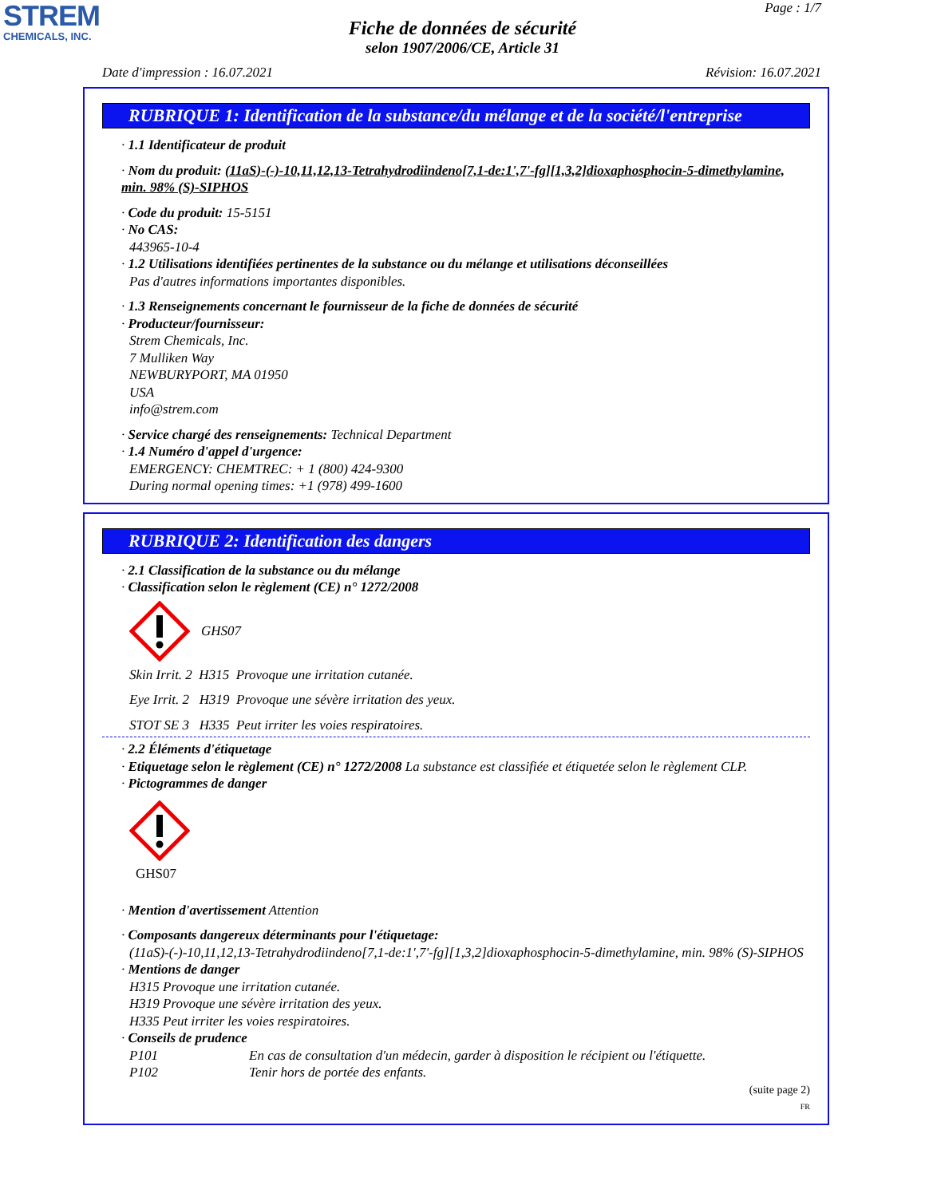STREM
CHEMICALS, INC.
Page : 1/7
Fiche de données de sécurité
selon 1907/2006/CE, Article 31
Date d'impression : 16.07.2021 Révision: 16.07.2021
RUBRIQUE 1: Identification de la substance/du mélange et de la société/l'entreprise
· 1.1 Identificateur de produit
· Nom du produit: (11aS)-(-)-10,11,12,13-Tetrahydrodiindeno[7,1-de:1',7'-fg][1,3,2]dioxaphosphocin-5-dimethylamine, min. 98% (S)-SIPHOS
· Code du produit: 15-5151
· No CAS:
443965-10-4
· 1.2 Utilisations identifiées pertinentes de la substance ou du mélange et utilisations déconseillées
Pas d'autres informations importantes disponibles.
· 1.3 Renseignements concernant le fournisseur de la fiche de données de sécurité
· Producteur/fournisseur:
Strem Chemicals, Inc.
7 Mulliken Way
NEWBURYPORT, MA 01950
USA
info@strem.com
· Service chargé des renseignements: Technical Department
· 1.4 Numéro d'appel d'urgence:
EMERGENCY: CHEMTREC: + 1 (800) 424-9300
During normal opening times: +1 (978) 499-1600
RUBRIQUE 2: Identification des dangers
· 2.1 Classification de la substance ou du mélange
· Classification selon le règlement (CE) n° 1272/2008
GHS07
Skin Irrit. 2 H315 Provoque une irritation cutanée.
Eye Irrit. 2 H319 Provoque une sévère irritation des yeux.
STOT SE 3 H335 Peut irriter les voies respiratoires.
· 2.2 Éléments d'étiquetage
· Etiquetage selon le règlement (CE) n° 1272/2008 La substance est classifiée et étiquetée selon le règlement CLP.
· Pictogrammes de danger
GHS07
· Mention d'avertissement Attention
· Composants dangereux déterminants pour l'étiquetage:
(11aS)-(-)-10,11,12,13-Tetrahydrodiindeno[7,1-de:1',7'-fg][1,3,2]dioxaphosphocin-5-dimethylamine, min. 98% (S)-SIPHOS
· Mentions de danger
H315 Provoque une irritation cutanée.
H319 Provoque une sévère irritation des yeux.
H335 Peut irriter les voies respiratoires.
· Conseils de prudence
P101 En cas de consultation d'un médecin, garder à disposition le récipient ou l'étiquette.
P102 Tenir hors de portée des enfants.
(suite page 2)
FR